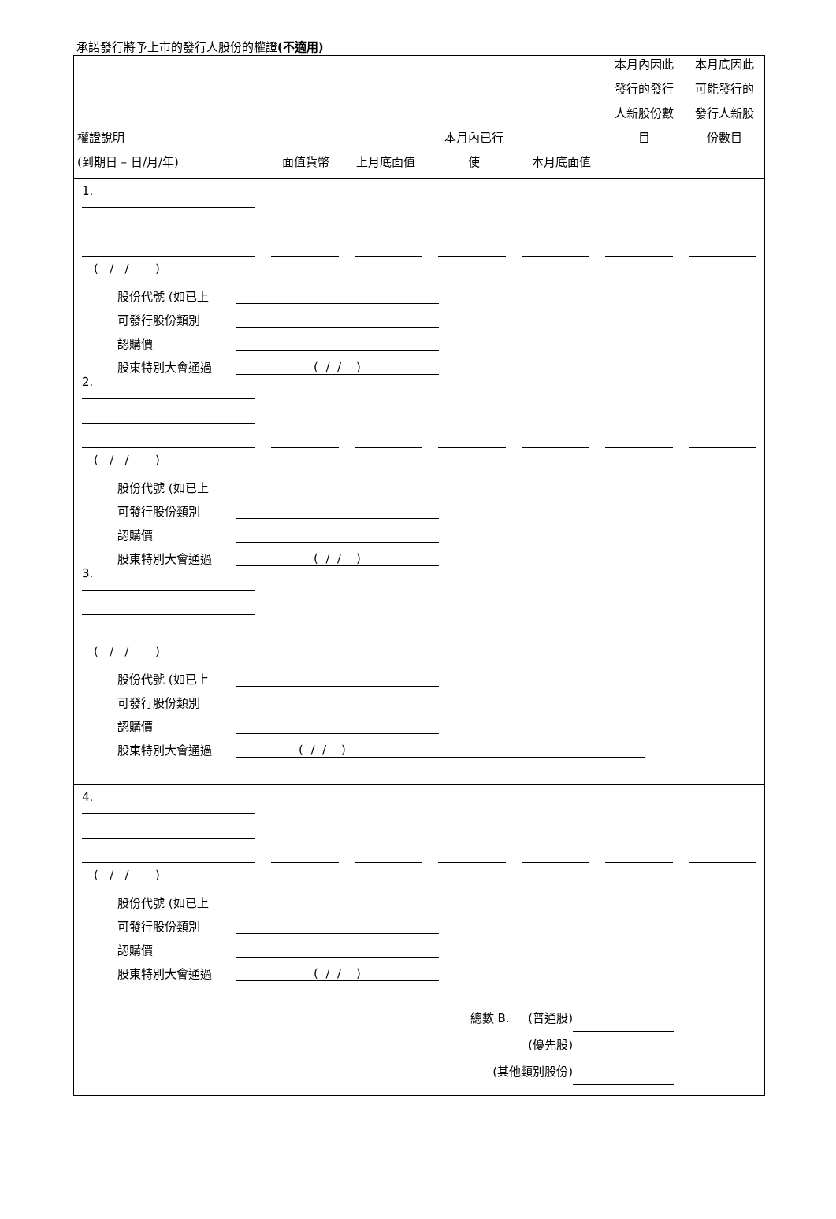承諾發行將予上市的發行人股份的權證(不適用)
權證說明
(到期日 – 日/月/年)
面值貨幣
上月底面值
本月內已行
使
本月底面值
本月內因此
發行的發行
人新股份數
目
本月底因此
可能發行的
發行人新股
份數目
1.
( / / )
股份代號 (如已上
可發行股份類別
認購價
股東特別大會通過
( / / )
2.
( / / )
股份代號 (如已上
可發行股份類別
認購價
股東特別大會通過
( / / )
3.
( / / )
股份代號 (如已上
可發行股份類別
認購價
股東特別大會通過
( / / )
4.
( / / )
股份代號 (如已上
可發行股份類別
認購價
股東特別大會通過
( / / )
總數 B. (普通股)
(優先股)
(其他類別股份)